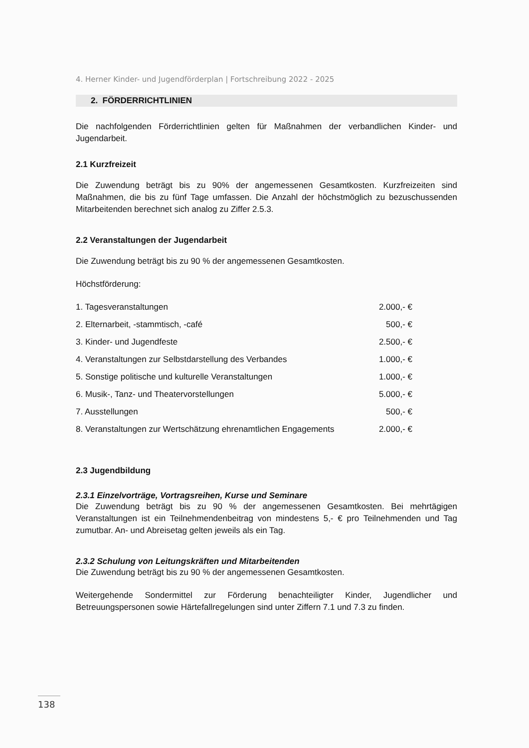4. Herner Kinder- und Jugendförderplan | Fortschreibung 2022 - 2025
2. FÖRDERRICHTLINIEN
Die nachfolgenden Förderrichtlinien gelten für Maßnahmen der verbandlichen Kinder- und Jugendarbeit.
2.1 Kurzfreizeit
Die Zuwendung beträgt bis zu 90% der angemessenen Gesamtkosten. Kurzfreizeiten sind Maßnahmen, die bis zu fünf Tage umfassen. Die Anzahl der höchstmöglich zu bezuschussenden Mitarbeitenden berechnet sich analog zu Ziffer 2.5.3.
2.2 Veranstaltungen der Jugendarbeit
Die Zuwendung beträgt bis zu 90 % der angemessenen Gesamtkosten.
Höchstförderung:
| 1. Tagesveranstaltungen | 2.000,- € |
| 2. Elternarbeit, -stammtisch, -café | 500,- € |
| 3. Kinder- und Jugendfeste | 2.500,- € |
| 4. Veranstaltungen zur Selbstdarstellung des Verbandes | 1.000,- € |
| 5. Sonstige politische und kulturelle Veranstaltungen | 1.000,- € |
| 6. Musik-, Tanz- und Theatervorstellungen | 5.000,- € |
| 7. Ausstellungen | 500,- € |
| 8. Veranstaltungen zur Wertschätzung ehrenamtlichen Engagements | 2.000,- € |
2.3 Jugendbildung
2.3.1 Einzelvorträge, Vortragsreihen, Kurse und Seminare
Die Zuwendung beträgt bis zu 90 % der angemessenen Gesamtkosten. Bei mehrtägigen Veranstaltungen ist ein Teilnehmendenbeitrag von mindestens 5,- € pro Teilnehmenden und Tag zumutbar. An- und Abreisetag gelten jeweils als ein Tag.
2.3.2 Schulung von Leitungskräften und Mitarbeitenden
Die Zuwendung beträgt bis zu 90 % der angemessenen Gesamtkosten.
Weitergehende Sondermittel zur Förderung benachteiligter Kinder, Jugendlicher und Betreuungspersonen sowie Härtefallregelungen sind unter Ziffern 7.1 und 7.3 zu finden.
138